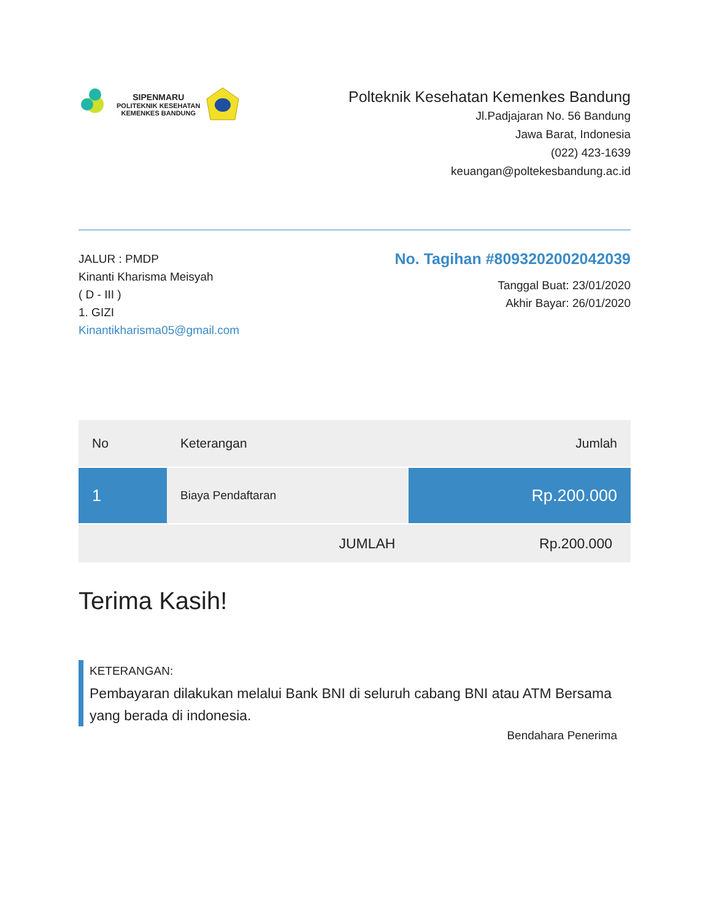SIPENMARU
POLITEKNIK KESEHATAN
KEMENKES BANDUNG
Polteknik Kesehatan Kemenkes Bandung
Jl.Padjajaran No. 56 Bandung
Jawa Barat, Indonesia
(022) 423-1639
keuangan@poltekesbandung.ac.id
JALUR : PMDP
Kinanti Kharisma Meisyah
( D - III )
1. GIZI
Kinantikharisma05@gmail.com
No. Tagihan #8093202002042039
Tanggal Buat: 23/01/2020
Akhir Bayar: 26/01/2020
| No | Keterangan | Jumlah |
| --- | --- | --- |
| 1 | Biaya Pendaftaran | Rp.200.000 |
| | JUMLAH | Rp.200.000 |
Terima Kasih!
KETERANGAN:
Pembayaran dilakukan melalui Bank BNI di seluruh cabang BNI atau ATM Bersama yang berada di indonesia.
Bendahara Penerima